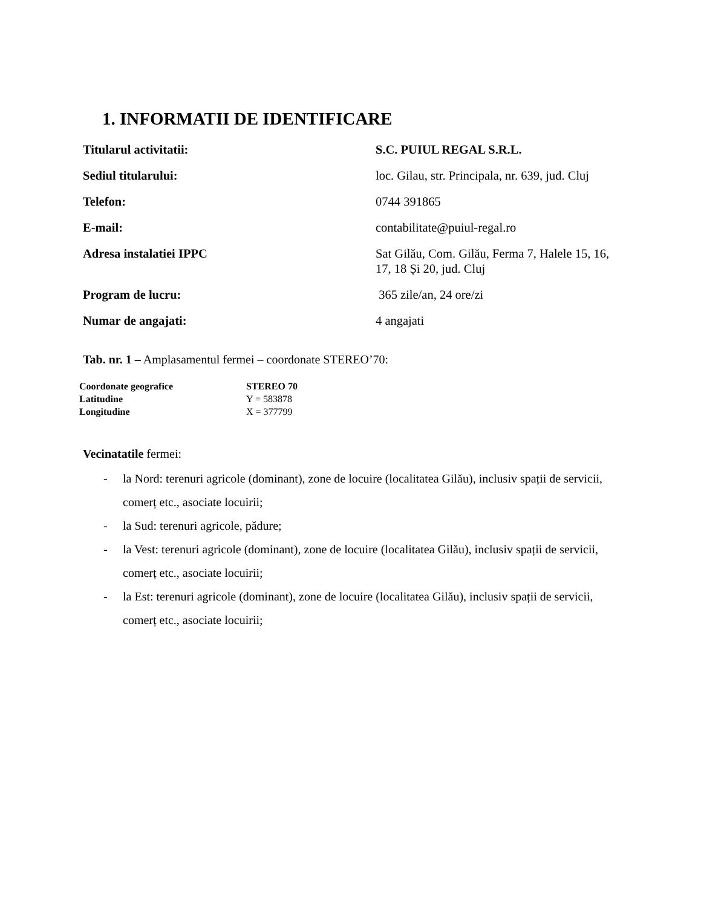1. INFORMATII DE IDENTIFICARE
| Titularul activitatii: | S.C. PUIUL REGAL S.R.L. |
| Sediul titularului: | loc. Gilau, str. Principala, nr. 639, jud. Cluj |
| Telefon: | 0744 391865 |
| E-mail: | contabilitate@puiul-regal.ro |
| Adresa instalatiei IPPC | Sat Gilău, Com. Gilău, Ferma 7, Halele 15, 16, 17, 18 Și 20, jud. Cluj |
| Program de lucru: | 365 zile/an, 24 ore/zi |
| Numar de angajati: | 4 angajati |
Tab. nr. 1 – Amplasamentul fermei – coordonate STEREO’70:
| Coordonate geografice | STEREO 70 |
| Latitudine | Y = 583878 |
| Longitudine | X = 377799 |
Vecinatatile fermei:
- la Nord: terenuri agricole (dominant), zone de locuire (localitatea Gilău), inclusiv spații de servicii, comerț etc., asociate locuirii;
- la Sud: terenuri agricole, pădure;
- la Vest: terenuri agricole (dominant), zone de locuire (localitatea Gilău), inclusiv spații de servicii, comerț etc., asociate locuirii;
- la Est: terenuri agricole (dominant), zone de locuire (localitatea Gilău), inclusiv spații de servicii, comerț etc., asociate locuirii;